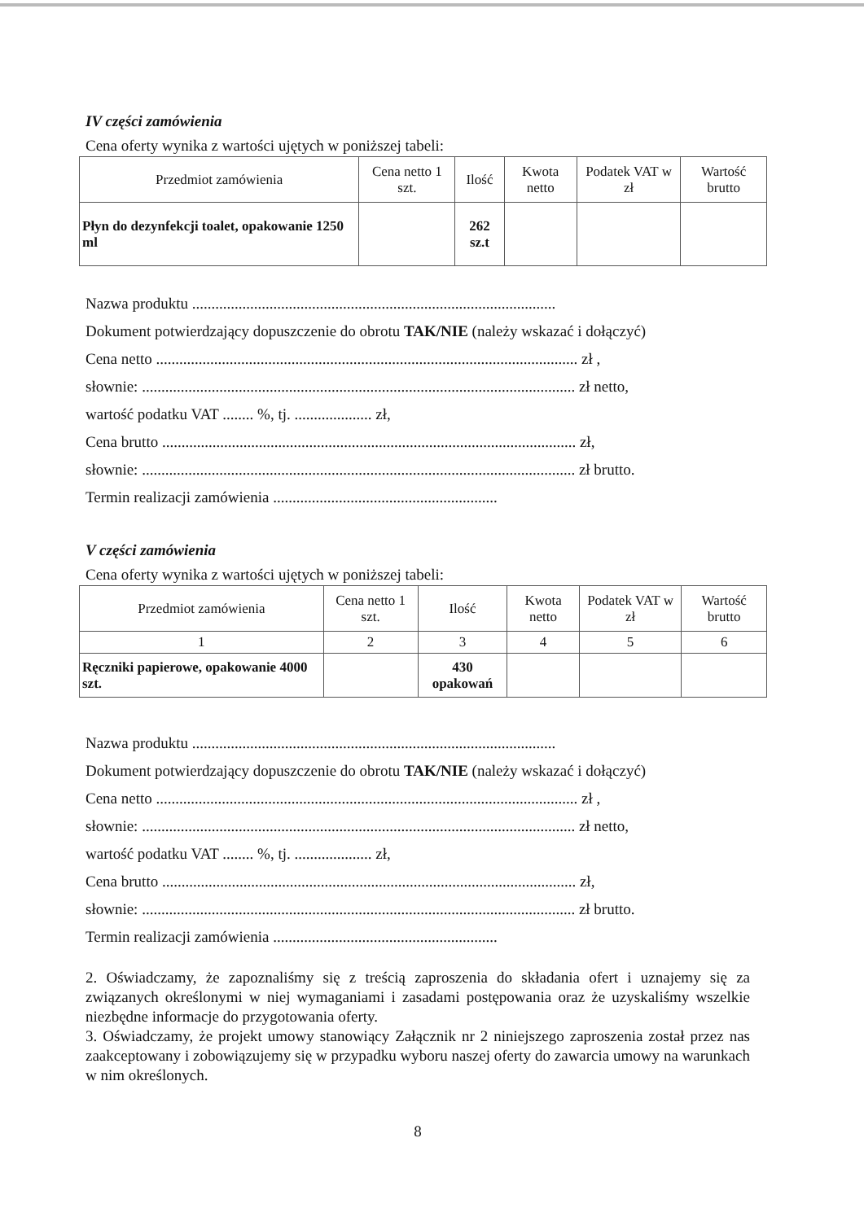IV części zamówienia
Cena oferty wynika z wartości ujętych w poniższej tabeli:
| Przedmiot zamówienia | Cena netto 1 szt. | Ilość | Kwota netto | Podatek VAT w zł | Wartość brutto |
| --- | --- | --- | --- | --- | --- |
| Płyn do dezynfekcji toalet, opakowanie 1250 ml | | 262 sz.t | | | |
Nazwa produktu ..............................................................................................
Dokument potwierdzający dopuszczenie do obrotu TAK/NIE (należy wskazać i dołączyć)
Cena netto ............................................................................................................. zł ,
słownie: ................................................................................................................ zł netto,
wartość podatku VAT ........ %, tj. .................... zł,
Cena brutto ........................................................................................................... zł,
słownie: ................................................................................................................ zł brutto.
Termin realizacji zamówienia ..........................................................
V części zamówienia
Cena oferty wynika z wartości ujętych w poniższej tabeli:
| Przedmiot zamówienia | Cena netto 1 szt. | Ilość | Kwota netto | Podatek VAT w zł | Wartość brutto |
| --- | --- | --- | --- | --- | --- |
| 1 | 2 | 3 | 4 | 5 | 6 |
| Ręczniki papierowe, opakowanie 4000 szt. | | 430 opakowań | | | |
Nazwa produktu ..............................................................................................
Dokument potwierdzający dopuszczenie do obrotu TAK/NIE (należy wskazać i dołączyć)
Cena netto ............................................................................................................. zł ,
słownie: ................................................................................................................ zł netto,
wartość podatku VAT ........ %, tj. .................... zł,
Cena brutto ........................................................................................................... zł,
słownie: ................................................................................................................ zł brutto.
Termin realizacji zamówienia ..........................................................
2. Oświadczamy, że zapoznaliśmy się z treścią zaproszenia do składania ofert i uznajemy się za związanych określonymi w niej wymaganiami i zasadami postępowania oraz że uzyskaliśmy wszelkie niezbędne informacje do przygotowania oferty.
3. Oświadczamy, że projekt umowy stanowiący Załącznik nr 2 niniejszego zaproszenia został przez nas zaakceptowany i zobowiązujemy się w przypadku wyboru naszej oferty do zawarcia umowy na warunkach w nim określonych.
8